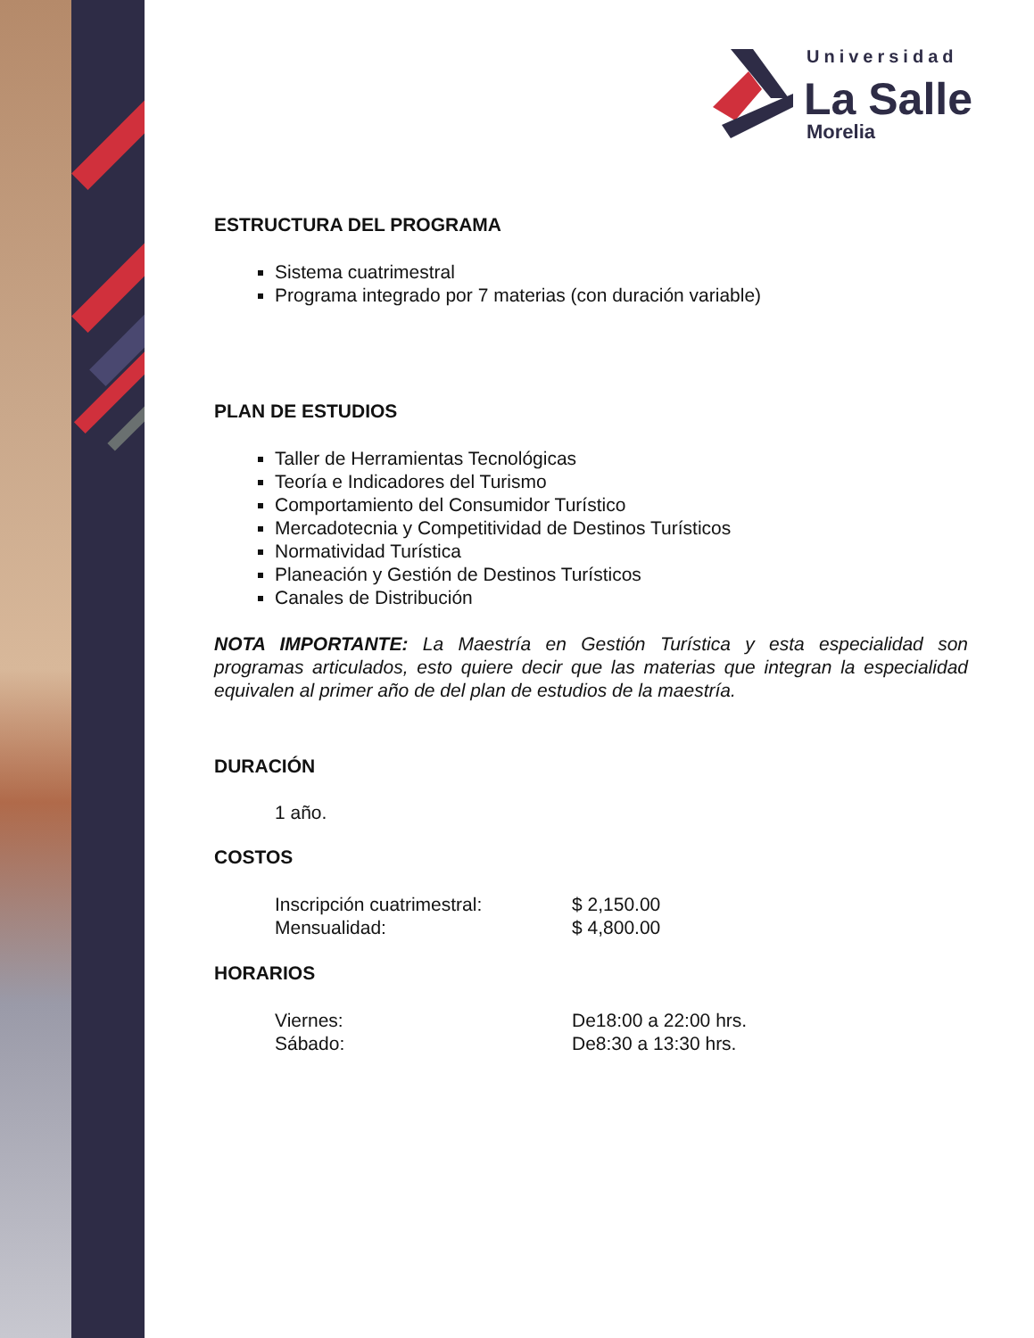Universidad
La Salle
Morelia
ESTRUCTURA DEL PROGRAMA
Sistema cuatrimestral
Programa integrado por 7 materias (con duración variable)
PLAN DE ESTUDIOS
Taller de Herramientas Tecnológicas
Teoría e Indicadores del Turismo
Comportamiento del Consumidor Turístico
Mercadotecnia y Competitividad de Destinos Turísticos
Normatividad Turística
Planeación y Gestión de Destinos Turísticos
Canales de Distribución
NOTA IMPORTANTE: La Maestría en Gestión Turística y esta especialidad son programas articulados, esto quiere decir que las materias que integran la especialidad equivalen al primer año de del plan de estudios de la maestría.
DURACIÓN
1 año.
COSTOS
Inscripción cuatrimestral: $ 2,150.00
Mensualidad: $ 4,800.00
HORARIOS
Viernes: De18:00 a 22:00 hrs.
Sábado: De8:30 a 13:30 hrs.